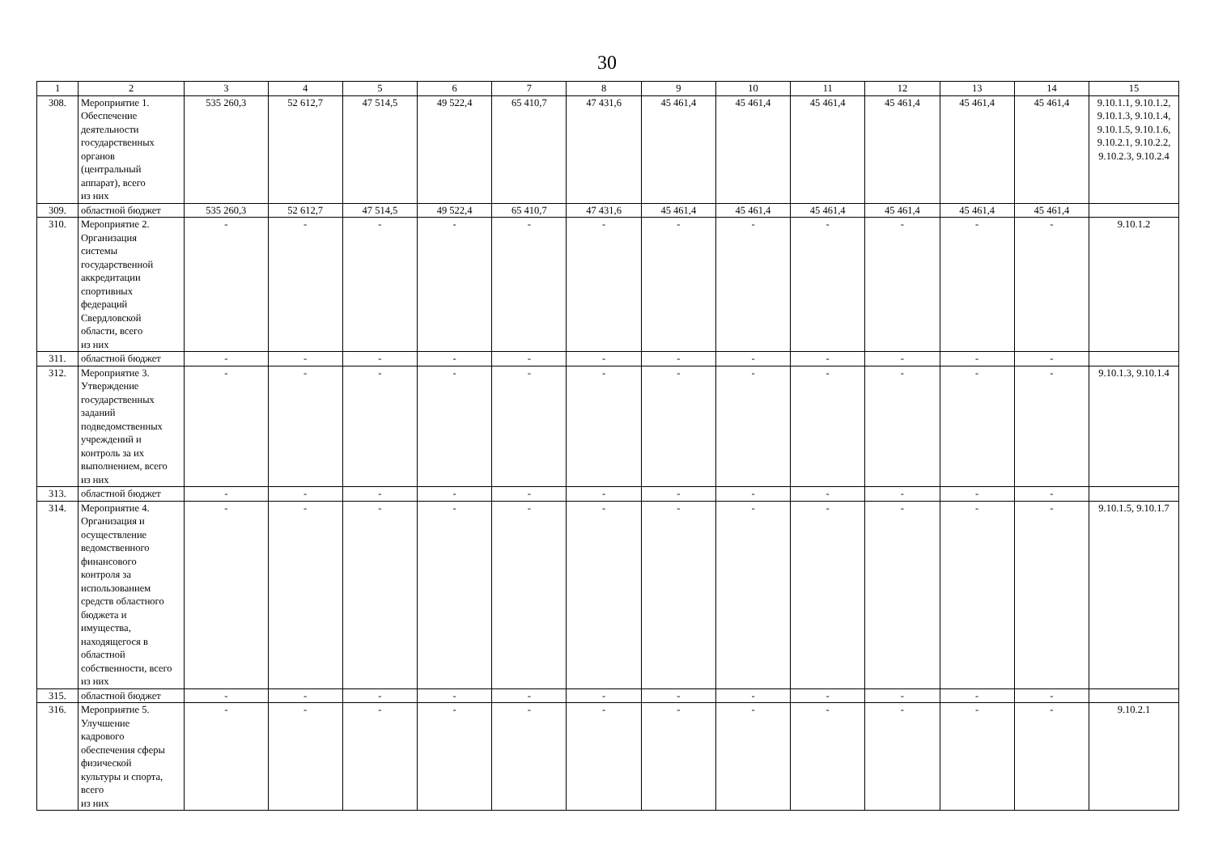30
| 1 | 2 | 3 | 4 | 5 | 6 | 7 | 8 | 9 | 10 | 11 | 12 | 13 | 14 | 15 |
| --- | --- | --- | --- | --- | --- | --- | --- | --- | --- | --- | --- | --- | --- | --- |
| 308. | Мероприятие 1. Обеспечение деятельности государственных органов (центральный аппарат), всего из них | 535 260,3 | 52 612,7 | 47 514,5 | 49 522,4 | 65 410,7 | 47 431,6 | 45 461,4 | 45 461,4 | 45 461,4 | 45 461,4 | 45 461,4 | 45 461,4 | 9.10.1.1, 9.10.1.2, 9.10.1.3, 9.10.1.4, 9.10.1.5, 9.10.1.6, 9.10.2.1, 9.10.2.2, 9.10.2.3, 9.10.2.4 |
| 309. | областной бюджет | 535 260,3 | 52 612,7 | 47 514,5 | 49 522,4 | 65 410,7 | 47 431,6 | 45 461,4 | 45 461,4 | 45 461,4 | 45 461,4 | 45 461,4 | 45 461,4 | |
| 310. | Мероприятие 2. Организация системы государственной аккредитации спортивных федераций Свердловской области, всего из них | - | - | - | - | - | - | - | - | - | - | - | - | 9.10.1.2 |
| 311. | областной бюджет | - | - | - | - | - | - | - | - | - | - | - | - | |
| 312. | Мероприятие 3. Утверждение государственных заданий подведомственных учреждений и контроль за их выполнением, всего из них | - | - | - | - | - | - | - | - | - | - | - | - | 9.10.1.3, 9.10.1.4 |
| 313. | областной бюджет | - | - | - | - | - | - | - | - | - | - | - | - | |
| 314. | Мероприятие 4. Организация и осуществление ведомственного финансового контроля за использованием средств областного бюджета и имущества, находящегося в областной собственности, всего из них | - | - | - | - | - | - | - | - | - | - | - | - | 9.10.1.5, 9.10.1.7 |
| 315. | областной бюджет | - | - | - | - | - | - | - | - | - | - | - | - | |
| 316. | Мероприятие 5. Улучшение кадрового обеспечения сферы физической культуры и спорта, всего из них | - | - | - | - | - | - | - | - | - | - | - | - | 9.10.2.1 |